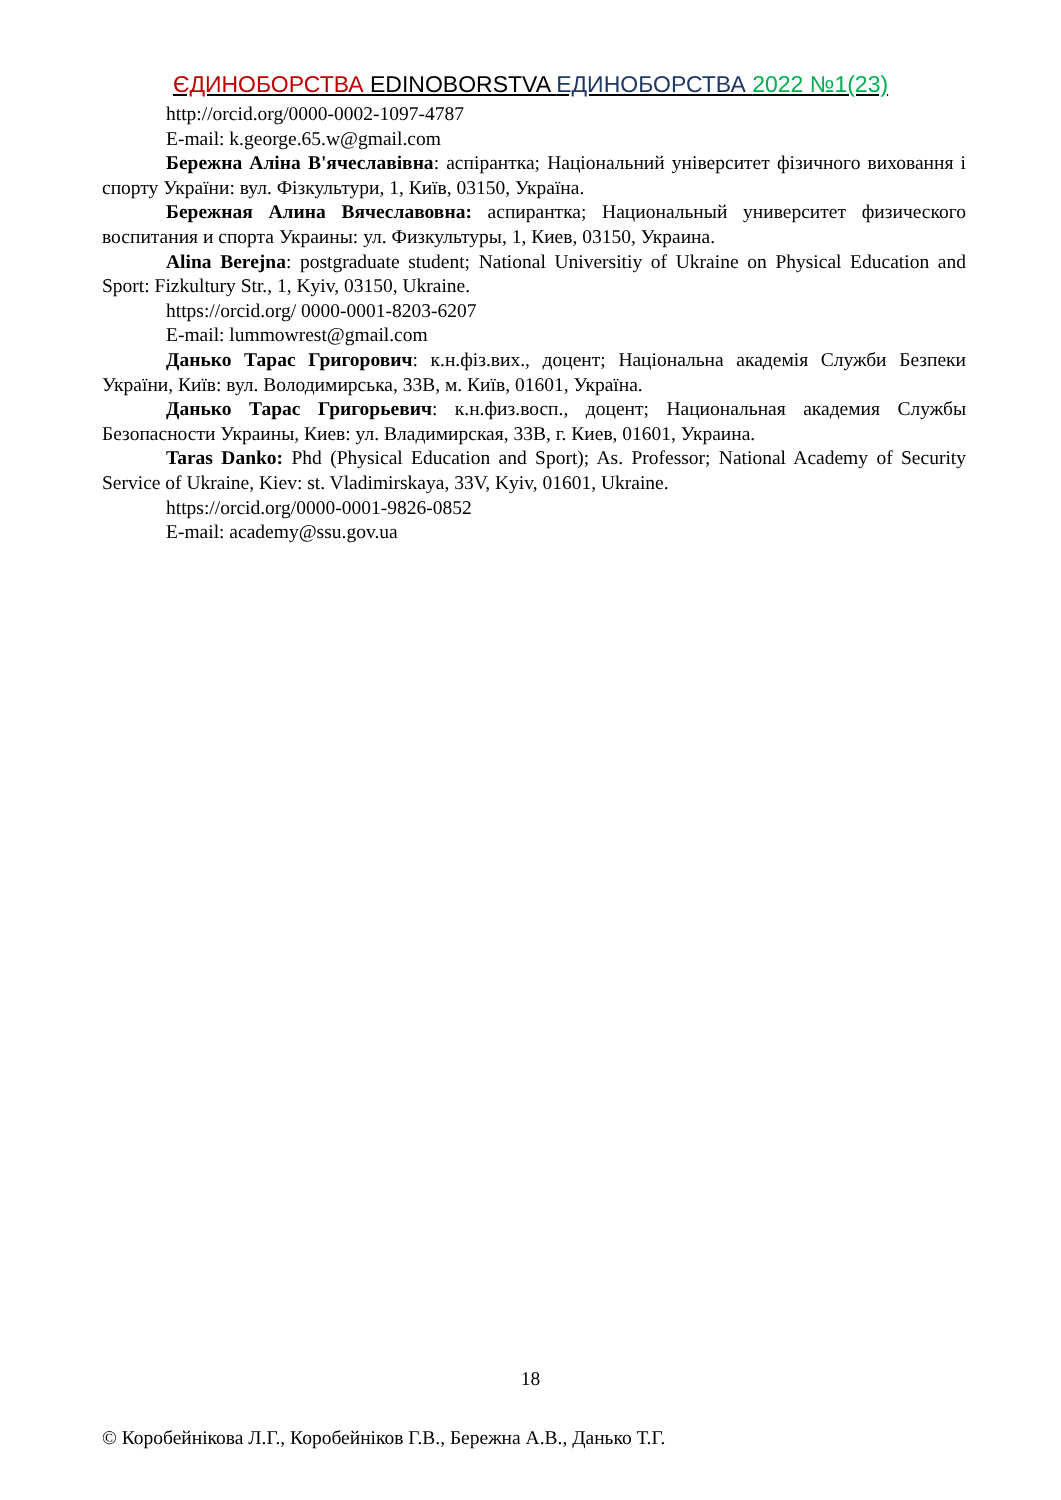ЄДИНОБОРСТВА EDINOBORSTVA ЕДИНОБОРСТВА 2022 №1(23)
http://orcid.org/0000-0002-1097-4787
E-mail: k.george.65.w@gmail.com
Бережна Аліна В'ячеславівна: аспірантка; Національний університет фізичного виховання і спорту України: вул. Фізкультури, 1, Київ, 03150, Україна.
Бережная Алина Вячеславовна: аспирантка; Национальный университет физического воспитания и спорта Украины: ул. Физкультуры, 1, Киев, 03150, Украина.
Alina Berejna: postgraduate student; National Universitiy of Ukraine on Physical Education and Sport: Fizkultury Str., 1, Kyiv, 03150, Ukraine.
https://orcid.org/ 0000-0001-8203-6207
E-mail: lummowrest@gmail.com
Данько Тарас Григорович: к.н.фіз.вих., доцент; Національна академія Служби Безпеки України, Київ: вул. Володимирська, 33В, м. Київ, 01601, Україна.
Данько Тарас Григорьевич: к.н.физ.восп., доцент; Национальная академия Службы Безопасности Украины, Киев: ул. Владимирская, 33В, г. Киев, 01601, Украина.
Taras Danko: Phd (Physical Education and Sport); As. Professor; National Academy of Security Service of Ukraine, Kiev: st. Vladimirskaya, 33V, Kyiv, 01601, Ukraine.
https://orcid.org/0000-0001-9826-0852
E-mail: academy@ssu.gov.ua
18
© Коробейнікова Л.Г., Коробейніков Г.В., Бережна А.В., Данько Т.Г.